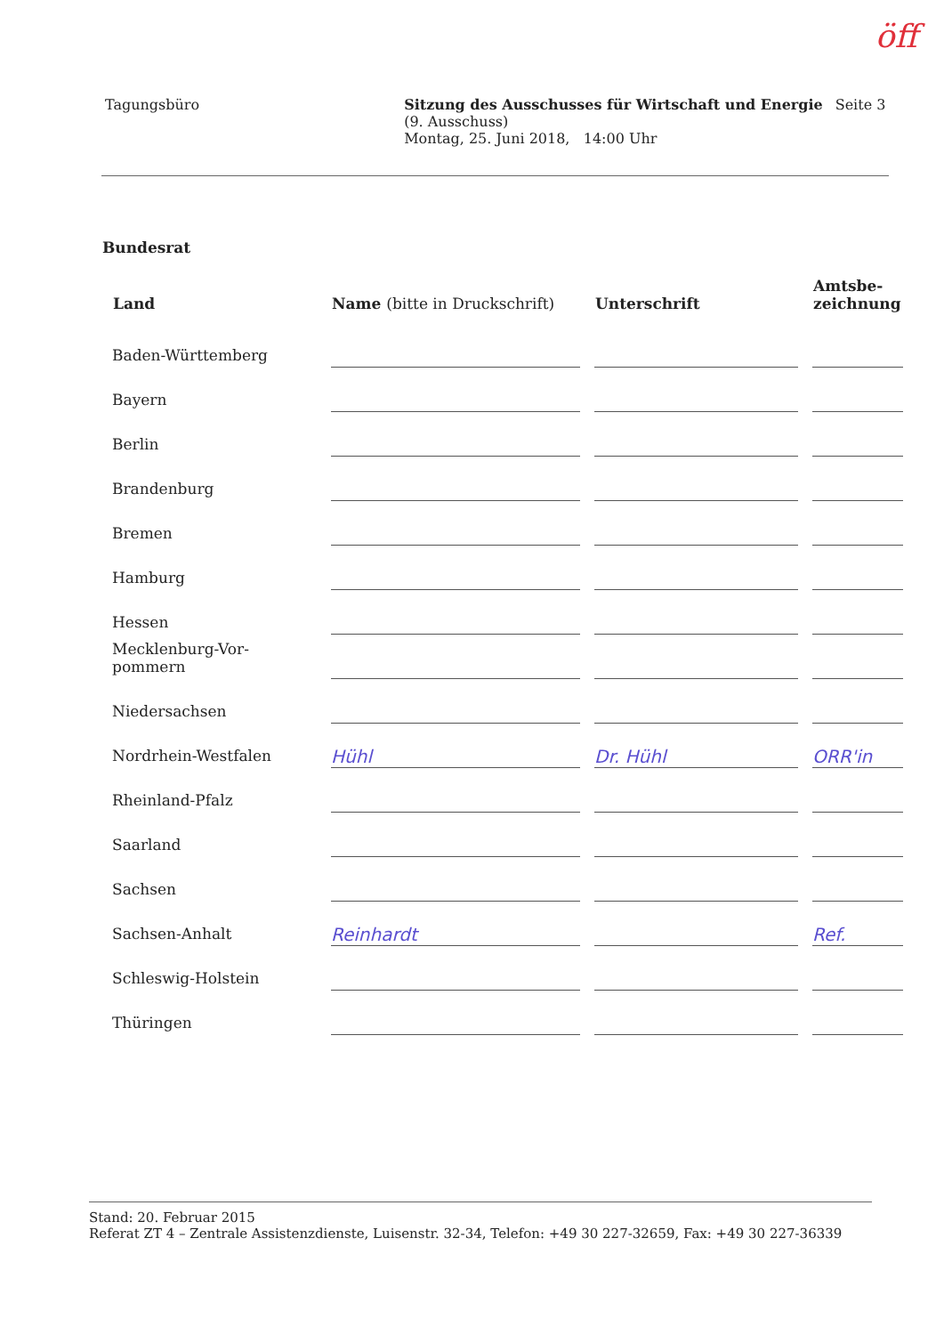öff
Tagungsbüro Sitzung des Ausschusses für Wirtschaft und Energie
(9. Ausschuss)
Montag, 25. Juni 2018, 14:00 Uhr
Seite 3
Bundesrat
| Land | Name (bitte in Druckschrift) | Unterschrift | Amtsbe- zeichnung |
| --- | --- | --- | --- |
| Baden-Württemberg | | | |
| Bayern | | | |
| Berlin | | | |
| Brandenburg | | | |
| Bremen | | | |
| Hamburg | | | |
| Hessen | | | |
| Mecklenburg-Vor- pommern | | | |
| Niedersachsen | | | |
| Nordrhein-Westfalen | Hühl | Dr. Hühl | ORR'in |
| Rheinland-Pfalz | | | |
| Saarland | | | |
| Sachsen | | | |
| Sachsen-Anhalt | Reinhardt | | Ref. |
| Schleswig-Holstein | | | |
| Thüringen | | | |
Stand: 20. Februar 2015
Referat ZT 4 – Zentrale Assistenzdienste, Luisenstr. 32-34, Telefon: +49 30 227-32659, Fax: +49 30 227-36339